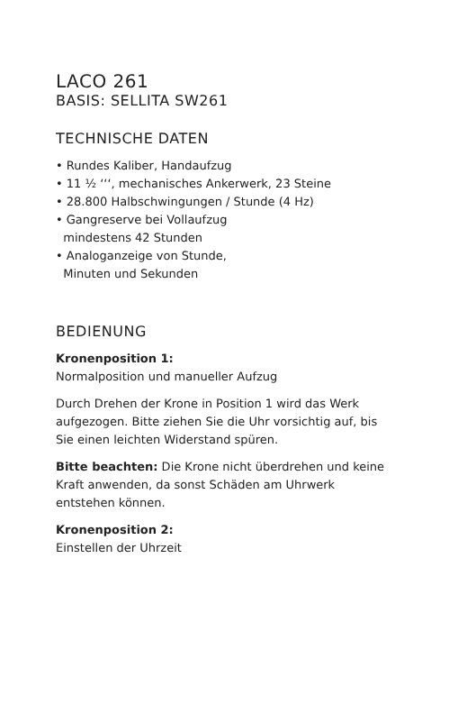LACO 261
BASIS: SELLITA SW261
TECHNISCHE DATEN
• Rundes Kaliber, Handaufzug
• 11 ½ ‘‘‘, mechanisches Ankerwerk, 23 Steine
• 28.800 Halbschwingungen / Stunde (4 Hz)
• Gangreserve bei Vollaufzug
mindestens 42 Stunden
• Analoganzeige von Stunde,
Minuten und Sekunden
BEDIENUNG
Kronenposition 1:
Normalposition und manueller Aufzug
Durch Drehen der Krone in Position 1 wird das Werk aufgezogen. Bitte ziehen Sie die Uhr vorsichtig auf, bis Sie einen leichten Widerstand spüren.
Bitte beachten: Die Krone nicht überdrehen und keine Kraft anwenden, da sonst Schäden am Uhrwerk entstehen können.
Kronenposition 2:
Einstellen der Uhrzeit